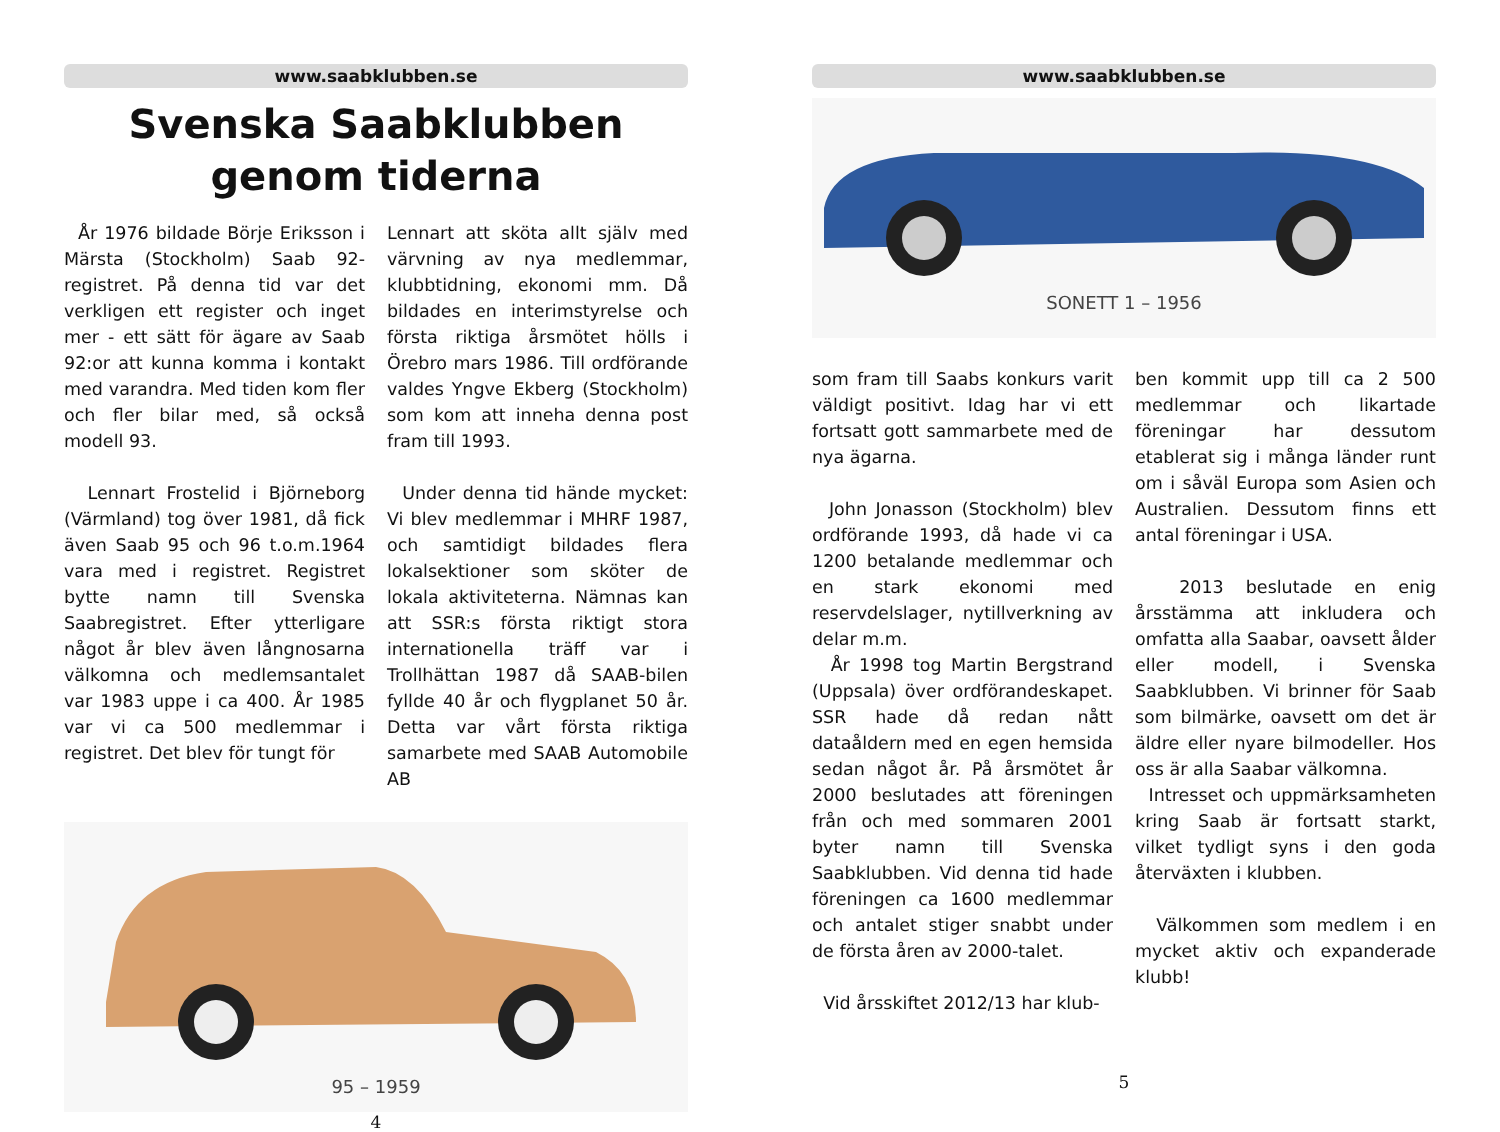www.saabklubben.se
Svenska Saabklubben
genom tiderna
År 1976 bildade Börje Eriksson i Märsta (Stockholm) Saab 92-registret. På denna tid var det verkligen ett register och inget mer - ett sätt för ägare av Saab 92:or att kunna komma i kontakt med varandra. Med tiden kom fler och fler bilar med, så också modell 93.
Lennart Frostelid i Björneborg (Värmland) tog över 1981, då fick även Saab 95 och 96 t.o.m.1964 vara med i registret. Registret bytte namn till Svenska Saabregistret. Efter ytterligare något år blev även långnosarna välkomna och medlemsantalet var 1983 uppe i ca 400. År 1985 var vi ca 500 medlemmar i registret. Det blev för tungt för
Lennart att sköta allt själv med värvning av nya medlemmar, klubbtidning, ekonomi mm. Då bildades en interimstyrelse och första riktiga årsmötet hölls i Örebro mars 1986. Till ordförande valdes Yngve Ekberg (Stockholm) som kom att inneha denna post fram till 1993.
Under denna tid hände mycket: Vi blev medlemmar i MHRF 1987, och samtidigt bildades flera lokalsektioner som sköter de lokala aktiviteterna. Nämnas kan att SSR:s första riktigt stora internationella träff var i Trollhättan 1987 då SAAB-bilen fyllde 40 år och flygplanet 50 år. Detta var vårt första riktiga samarbete med SAAB Automobile AB
95 – 1959
4
www.saabklubben.se
SONETT 1 – 1956
som fram till Saabs konkurs varit väldigt positivt. Idag har vi ett fortsatt gott sammarbete med de nya ägarna.
John Jonasson (Stockholm) blev ordförande 1993, då hade vi ca 1200 betalande medlemmar och en stark ekonomi med reservdelslager, nytillverkning av delar m.m.
År 1998 tog Martin Bergstrand (Uppsala) över ordförandeskapet. SSR hade då redan nått dataåldern med en egen hemsida sedan något år. På årsmötet år 2000 beslutades att föreningen från och med sommaren 2001 byter namn till Svenska Saabklubben. Vid denna tid hade föreningen ca 1600 medlemmar och antalet stiger snabbt under de första åren av 2000-talet.
Vid årsskiftet 2012/13 har klub-
ben kommit upp till ca 2 500 medlemmar och likartade föreningar har dessutom etablerat sig i många länder runt om i såväl Europa som Asien och Australien. Dessutom finns ett antal föreningar i USA.
2013 beslutade en enig årsstämma att inkludera och omfatta alla Saabar, oavsett ålder eller modell, i Svenska Saabklubben. Vi brinner för Saab som bilmärke, oavsett om det är äldre eller nyare bilmodeller. Hos oss är alla Saabar välkomna.
Intresset och uppmärksamheten kring Saab är fortsatt starkt, vilket tydligt syns i den goda återväxten i klubben.
Välkommen som medlem i en mycket aktiv och expanderade klubb!
5